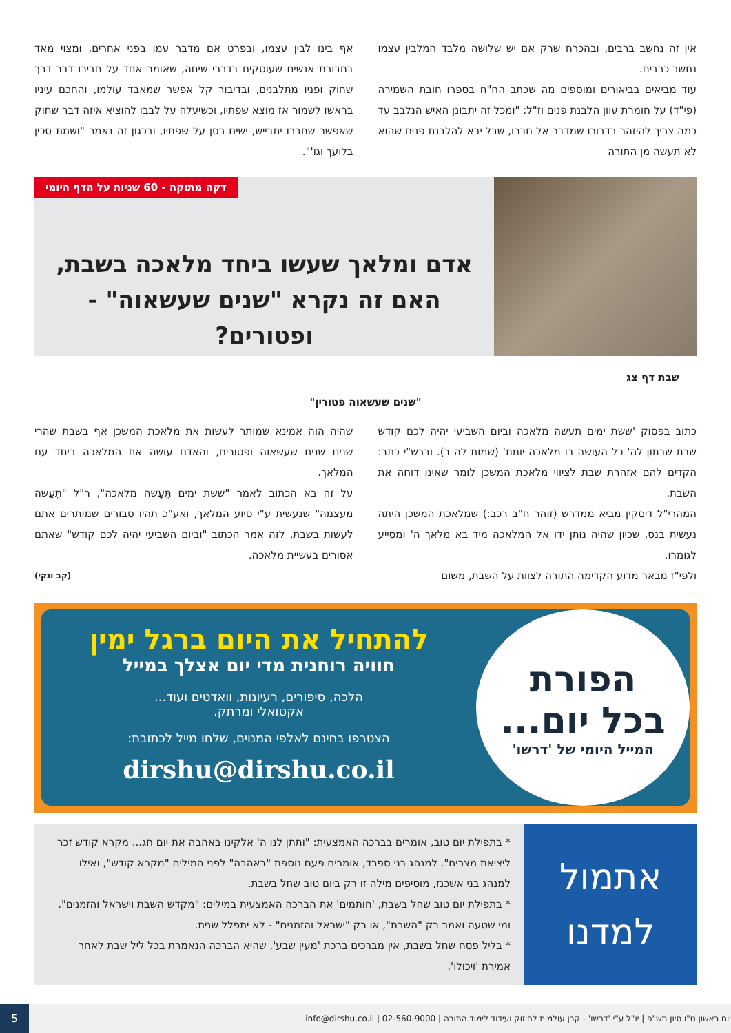אין זה נחשב ברבים, ובהכרח שרק אם יש שלושה מלבד המלבין עצמו נחשב כרבים.
עוד מביאים בביאורים ומוספים מה שכתב הח"ח בספרו חובת השמירה (פי"ד) על חומרת עוון הלבנת פנים וז"ל: "ומכל זה יתבונן האיש הנלבב עד כמה צריך להיזהר בדבורו שמדבר אל חברו, שבל יבא להלבנת פנים שהוא לא תעשה מן התורה
אף בינו לבין עצמו, ובפרט אם מדבר עמו בפני אחרים, ומצוי מאד בחבורת אנשים שעוסקים בדברי שיחה, שאומר אחד על חבירו דבר דרך שחוק ופניו מתלבנים, ובדיבור קל אפשר שמאבד עולמו, והחכם עיניו בראשו לשמור אז מוצא שפתיו, וכשיעלה על לבבו להוציא איזה דבר שחוק שאפשר שחברו יתבייש, ישים רסן על שפתיו, ובכגון זה נאמר "ושמת סכין בלועך וגו'".
דקה מתוקה - 60 שניות על הדף היומי
אדם ומלאך שעשו ביחד מלאכה בשבת,
האם זה נקרא "שנים שעשאוה" - ופטורים?
שבת דף צג
"שנים שעשאוה פטורין"
כתוב בפסוק 'ששת ימים תעשה מלאכה וביום השביעי יהיה לכם קודש שבת שבתון לה' כל העושה בו מלאכה יומת' (שמות לה ב). וברש"י כתב: הקדים להם אזהרת שבת לציווי מלאכת המשכן לומר שאינו דוחה את השבת.
המהרי"ל דיסקין מביא ממדרש (זוהר ח"ב רכב:) שמלאכת המשכן היתה נעשית בנס, שכיון שהיה נותן ידו אל המלאכה מיד בא מלאך ה' ומסייע לגומרו.
ולפי"ז מבאר מדוע הקדימה התורה לצוות על השבת, משום
שהיה הוה אמינא שמותר לעשות את מלאכת המשכן אף בשבת שהרי שנינו שנים שעשאוה ופטורים, והאדם עושה את המלאכה ביחד עם המלאך.
על זה בא הכתוב לאמר "ששת ימים תֵּעָשה מלאכה", ר"ל "תֵּעָשה מעצמה" שנעשית ע"י סיוע המלאך, ואע"כ תהיו סבורים שמותרים אתם לעשות בשבת, לזה אמר הכתוב "וביום השביעי יהיה לכם קודש" שאתם אסורים בעשיית מלאכה.
(קב ונקי)
הפורת
בכל יום...
המייל היומי של 'דרשו'
להתחיל את היום ברגל ימין
חוויה רוחנית מדי יום אצלך במייל
הלכה, סיפורים, רעיונות, וואדטים ועוד...
אקטואלי ומרתק.
הצטרפו בחינם לאלפי המנוים, שלחו מייל לכתובת:
dirshu@dirshu.co.il
אתמול
למדנו
* בתפילת יום טוב, אומרים בברכה האמצעית: "ותתן לנו ה' אלקינו באהבה את יום חג... מקרא קודש זכר ליציאת מצרים". למנהג בני ספרד, אומרים פעם נוספת "באהבה" לפני המילים "מקרא קודש", ואילו למנהג בני אשכנז, מוסיפים מילה זו רק ביום טוב שחל בשבת.
* בתפילת יום טוב שחל בשבת, 'חותמים' את הברכה האמצעית במילים: "מקדש השבת וישראל והזמנים". ומי שטעה ואמר רק "השבת", או רק "ישראל והזמנים" - לא יתפלל שנית.
* בליל פסח שחל בשבת, אין מברכים ברכת 'מעין שבע', שהיא הברכה הנאמרת בכל ליל שבת לאחר אמירת 'ויכולו'.
יום ראשון ט"ו סיון תש"פ | יו"ל ע"י 'דרשו' - קרן עולמית לחיזוק ועידוד לימוד התורה | 02-560-9000 | info@dirshu.co.il
5